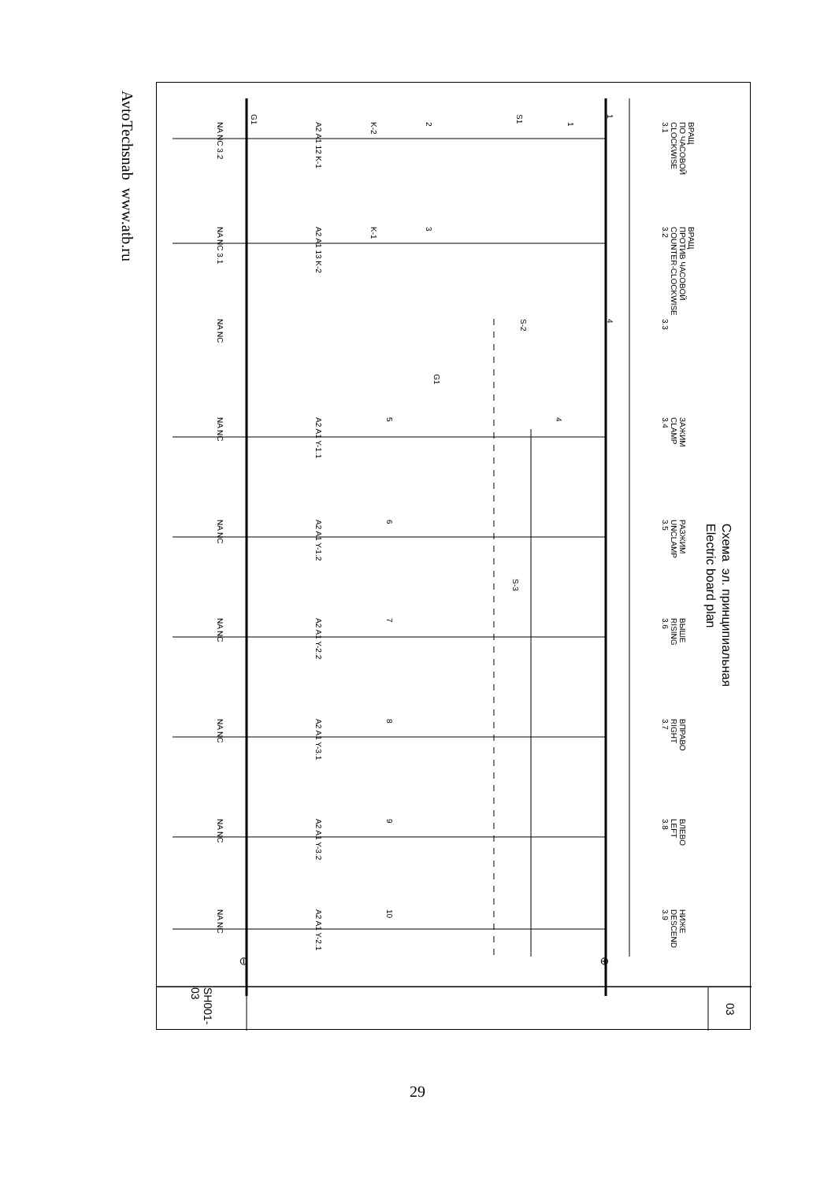AvtoTechsnab www.atb.ru
Схема эл. принципиальная
Electric board plan
G1 S1 1
NA NC 3.2 A2 A1 12 K-1 K-2 2 1 ВРАЩ
ПО ЧАСОВОЙ
CLOCKWISE
3.1
NA NC 3.1 A2 A1 13 K-2 K-1 3 ВРАЩ
ПРОТИВ ЧАСОВОЙ
COUNTER-CLOCKWISE
3.2
NA NC S-2 4 3.3
G1
NA NC A2 A1 Y-1.1 5 4 ЗАЖИМ
CLAMP
3.4
NA NC A2 A1 Y-1.2 6 РАЗЖИМ
UNCLAMP
3.5
S-3
NA NC A2 A1 Y-2.2 7 ВЫШЕ
RISING
3.6
NA NC A2 A1 Y-3.1 8 ВПРАВО
RIGHT
3.7
NA NC A2 A1 Y-3.2 9 ВЛЕВО
LEFT
3.8
NA NC A2 A1 Y-2.1 10 НИЖЕ
DESCEND
3.9
⊖ ⊕
SH001-03
03
29